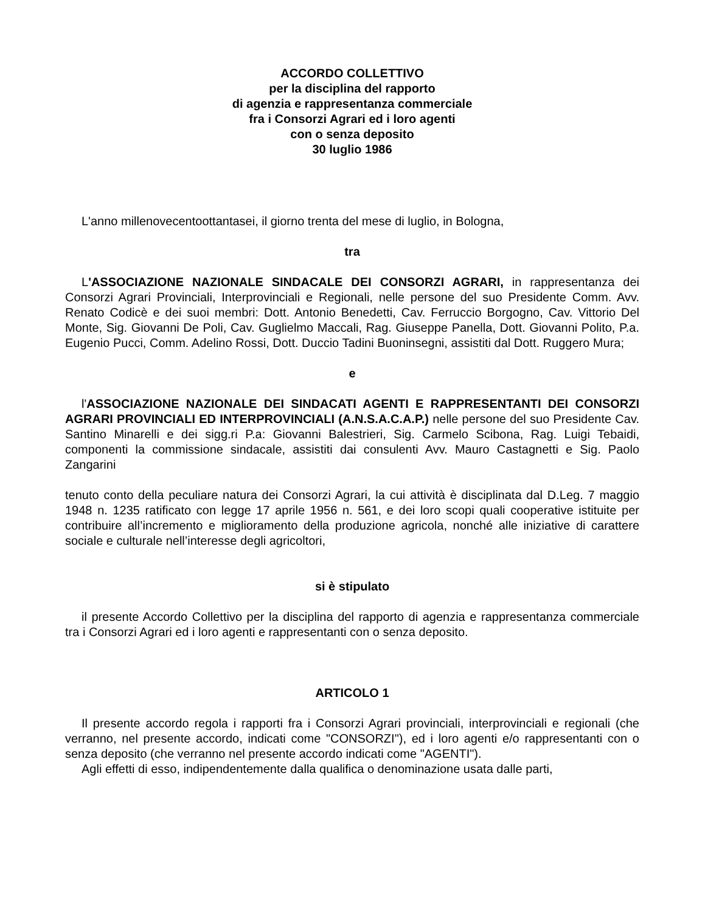ACCORDO COLLETTIVO
per la disciplina del rapporto
di agenzia e rappresentanza commerciale
fra i Consorzi Agrari ed i loro agenti
con o senza deposito
30 luglio 1986
L'anno millenovecentoottantasei, il giorno trenta del mese di luglio, in Bologna,
tra
L'ASSOCIAZIONE NAZIONALE SINDACALE DEI CONSORZI AGRARI, in rappresentanza dei Consorzi Agrari Provinciali, Interprovinciali e Regionali, nelle persone del suo Presidente Comm. Avv. Renato Codicè e dei suoi membri: Dott. Antonio Benedetti, Cav. Ferruccio Borgogno, Cav. Vittorio Del Monte, Sig. Giovanni De Poli, Cav. Guglielmo Maccali, Rag. Giuseppe Panella, Dott. Giovanni Polito, P.a. Eugenio Pucci, Comm. Adelino Rossi, Dott. Duccio Tadini Buoninsegni, assistiti dal Dott. Ruggero Mura;
e
l'ASSOCIAZIONE NAZIONALE DEI SINDACATI AGENTI E RAPPRESENTANTI DEI CONSORZI AGRARI PROVINCIALI ED INTERPROVINCIALI (A.N.S.A.C.A.P.) nelle persone del suo Presidente Cav. Santino Minarelli e dei sigg.ri P.a: Giovanni Balestrieri, Sig. Carmelo Scibona, Rag. Luigi Tebaidi, componenti la commissione sindacale, assistiti dai consulenti Avv. Mauro Castagnetti e Sig. Paolo Zangarini
tenuto conto della peculiare natura dei Consorzi Agrari, la cui attività è disciplinata dal D.Leg. 7 maggio 1948 n. 1235 ratificato con legge 17 aprile 1956 n. 561, e dei loro scopi quali cooperative istituite per contribuire all’incremento e miglioramento della produzione agricola, nonché alle iniziative di carattere sociale e culturale nell’interesse degli agricoltori,
si è stipulato
il presente Accordo Collettivo per la disciplina del rapporto di agenzia e rappresentanza commerciale tra i Consorzi Agrari ed i loro agenti e rappresentanti con o senza deposito.
ARTICOLO 1
Il presente accordo regola i rapporti fra i Consorzi Agrari provinciali, interprovinciali e regionali (che verranno, nel presente accordo, indicati come "CONSORZI"), ed i loro agenti e/o rappresentanti con o senza deposito (che verranno nel presente accordo indicati come "AGENTI").
Agli effetti di esso, indipendentemente dalla qualifica o denominazione usata dalle parti,